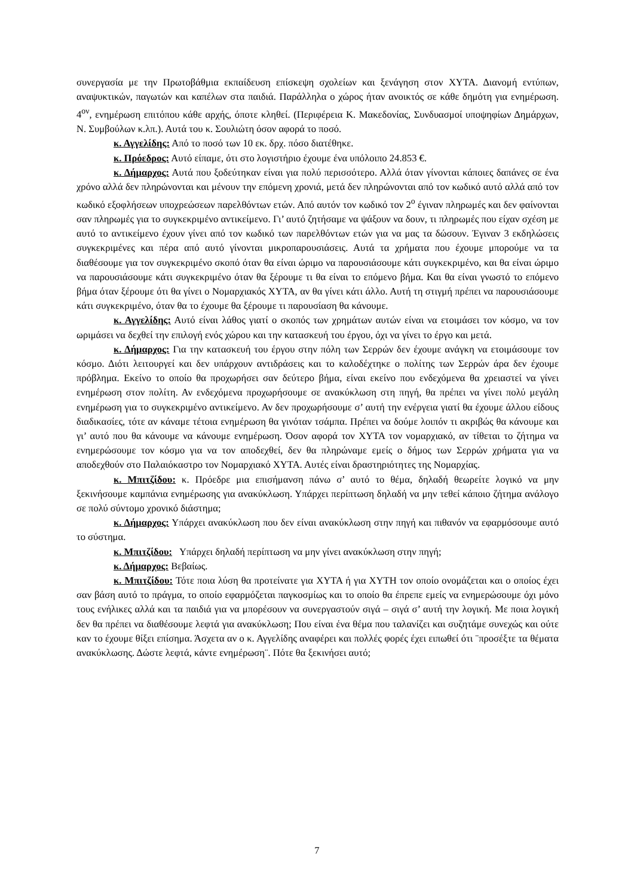συνεργασία με την Πρωτοβάθμια εκπαίδευση επίσκεψη σχολείων και ξενάγηση στον ΧΥΤΑ. Διανομή εντύπων, αναψυκτικών, παγωτών και καπέλων στα παιδιά. Παράλληλα ο χώρος ήταν ανοικτός σε κάθε δημότη για ενημέρωση. 4<sup>ον</sup>, ενημέρωση επιτόπου κάθε αρχής, όποτε κληθεί. (Περιφέρεια Κ. Μακεδονίας, Συνδυασμοί υποψηφίων Δημάρχων, Ν. Συμβούλων κ.λπ.). Αυτά του κ. Σουλιώτη όσον αφορά το ποσό.
κ. Αγγελίδης: Από το ποσό των 10 εκ. δρχ. πόσο διατέθηκε.
κ. Πρόεδρος: Αυτό είπαμε, ότι στο λογιστήριο έχουμε ένα υπόλοιπο 24.853 €.
κ. Δήμαρχος: Αυτά που ξοδεύτηκαν είναι για πολύ περισσότερο. Αλλά όταν γίνονται κάποιες δαπάνες σε ένα χρόνο αλλά δεν πληρώνονται και μένουν την επόμενη χρονιά, μετά δεν πληρώνονται από τον κωδικό αυτό αλλά από τον κωδικό εξοφλήσεων υποχρεώσεων παρελθόντων ετών. Από αυτόν τον κωδικό τον 2<sup>ο</sup> έγιναν πληρωμές και δεν φαίνονται σαν πληρωμές για το συγκεκριμένο αντικείμενο. Γι’ αυτό ζητήσαμε να ψάξουν να δουν, τι πληρωμές που είχαν σχέση με αυτό το αντικείμενο έχουν γίνει από τον κωδικό των παρελθόντων ετών για να μας τα δώσουν. Έγιναν 3 εκδηλώσεις συγκεκριμένες και πέρα από αυτό γίνονται μικροπαρουσιάσεις. Αυτά τα χρήματα που έχουμε μπορούμε να τα διαθέσουμε για τον συγκεκριμένο σκοπό όταν θα είναι ώριμο να παρουσιάσουμε κάτι συγκεκριμένο, και θα είναι ώριμο να παρουσιάσουμε κάτι συγκεκριμένο όταν θα ξέρουμε τι θα είναι το επόμενο βήμα. Και θα είναι γνωστό το επόμενο βήμα όταν ξέρουμε ότι θα γίνει ο Νομαρχιακός ΧΥΤΑ, αν θα γίνει κάτι άλλο. Αυτή τη στιγμή πρέπει να παρουσιάσουμε κάτι συγκεκριμένο, όταν θα το έχουμε θα ξέρουμε τι παρουσίαση θα κάνουμε.
κ. Αγγελίδης: Αυτό είναι λάθος γιατί ο σκοπός των χρημάτων αυτών είναι να ετοιμάσει τον κόσμο, να τον ωριμάσει να δεχθεί την επιλογή ενός χώρου και την κατασκευή του έργου, όχι να γίνει το έργο και μετά.
κ. Δήμαρχος: Για την κατασκευή του έργου στην πόλη των Σερρών δεν έχουμε ανάγκη να ετοιμάσουμε τον κόσμο. Διότι λειτουργεί και δεν υπάρχουν αντιδράσεις και το καλοδέχτηκε ο πολίτης των Σερρών άρα δεν έχουμε πρόβλημα. Εκείνο το οποίο θα προχωρήσει σαν δεύτερο βήμα, είναι εκείνο που ενδεχόμενα θα χρειαστεί να γίνει ενημέρωση στον πολίτη. Αν ενδεχόμενα προχωρήσουμε σε ανακύκλωση στη πηγή, θα πρέπει να γίνει πολύ μεγάλη ενημέρωση για το συγκεκριμένο αντικείμενο. Αν δεν προχωρήσουμε σ’ αυτή την ενέργεια γιατί θα έχουμε άλλου είδους διαδικασίες, τότε αν κάναμε τέτοια ενημέρωση θα γινόταν τσάμπα. Πρέπει να δούμε λοιπόν τι ακριβώς θα κάνουμε και γι’ αυτό που θα κάνουμε να κάνουμε ενημέρωση. Όσον αφορά τον ΧΥΤΑ τον νομαρχιακό, αν τίθεται το ζήτημα να ενημερώσουμε τον κόσμο για να τον αποδεχθεί, δεν θα πληρώναμε εμείς ο δήμος των Σερρών χρήματα για να αποδεχθούν στο Παλαιόκαστρο τον Νομαρχιακό ΧΥΤΑ. Αυτές είναι δραστηριότητες της Νομαρχίας.
κ. Μπιτζίδου: κ. Πρόεδρε μια επισήμανση πάνω σ’ αυτό το θέμα, δηλαδή θεωρείτε λογικό να μην ξεκινήσουμε καμπάνια ενημέρωσης για ανακύκλωση. Υπάρχει περίπτωση δηλαδή να μην τεθεί κάποιο ζήτημα ανάλογο σε πολύ σύντομο χρονικό διάστημα;
κ. Δήμαρχος: Υπάρχει ανακύκλωση που δεν είναι ανακύκλωση στην πηγή και πιθανόν να εφαρμόσουμε αυτό το σύστημα.
κ. Μπιτζίδου: Υπάρχει δηλαδή περίπτωση να μην γίνει ανακύκλωση στην πηγή;
κ. Δήμαρχος: Βεβαίως.
κ. Μπιτζίδου: Τότε ποια λύση θα προτείνατε για ΧΥΤΑ ή για ΧΥΤΗ τον οποίο ονομάζεται και ο οποίος έχει σαν βάση αυτό το πράγμα, το οποίο εφαρμόζεται παγκοσμίως και το οποίο θα έπρεπε εμείς να ενημερώσουμε όχι μόνο τους ενήλικες αλλά και τα παιδιά για να μπορέσουν να συνεργαστούν σιγά – σιγά σ’ αυτή την λογική. Με ποια λογική δεν θα πρέπει να διαθέσουμε λεφτά για ανακύκλωση; Που είναι ένα θέμα που ταλανίζει και συζητάμε συνεχώς και ούτε καν το έχουμε θίξει επίσημα. Άσχετα αν ο κ. Αγγελίδης αναφέρει και πολλές φορές έχει ειπωθεί ότι ¨προσέξτε τα θέματα ανακύκλωσης. Δώστε λεφτά, κάντε ενημέρωση¨. Πότε θα ξεκινήσει αυτό;
7